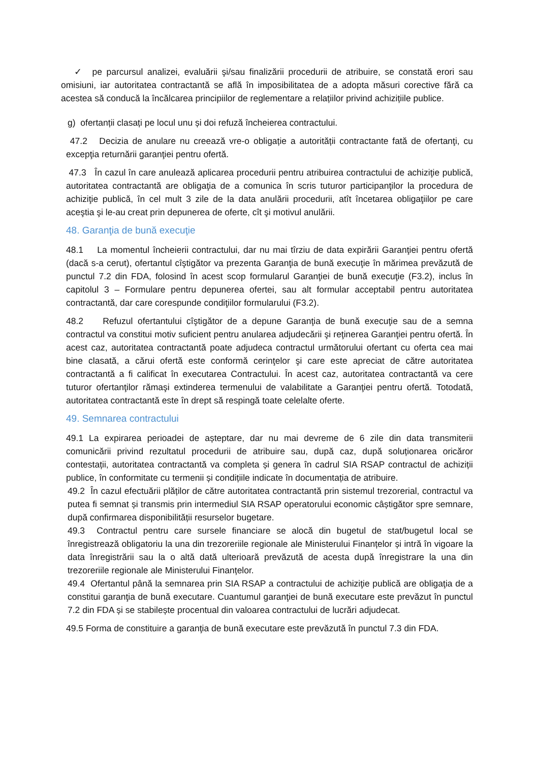✓ pe parcursul analizei, evaluării şi/sau finalizării procedurii de atribuire, se constată erori sau omisiuni, iar autoritatea contractantă se află în imposibilitatea de a adopta măsuri corective fără ca acestea să conducă la încălcarea principiilor de reglementare a relațiilor privind achizițiile publice.
g) ofertanții clasați pe locul unu și doi refuză încheierea contractului.
47.2 Decizia de anulare nu creează vre-o obligație a autorității contractante fată de ofertanţi, cu excepţia returnării garanţiei pentru ofertă.
47.3 În cazul în care anulează aplicarea procedurii pentru atribuirea contractului de achiziţie publică, autoritatea contractantă are obligaţia de a comunica în scris tuturor participanţilor la procedura de achiziţie publică, în cel mult 3 zile de la data anulării procedurii, atît încetarea obligaţiilor pe care aceştia şi le-au creat prin depunerea de oferte, cît şi motivul anulării.
48. Garanţia de bună execuţie
48.1 La momentul încheierii contractului, dar nu mai tîrziu de data expirării Garanţiei pentru ofertă (dacă s-a cerut), ofertantul cîştigător va prezenta Garanţia de bună execuţie în mărimea prevăzută de punctul 7.2 din FDA, folosind în acest scop formularul Garanţiei de bună execuţie (F3.2), inclus în capitolul 3 – Formulare pentru depunerea ofertei, sau alt formular acceptabil pentru autoritatea contractantă, dar care corespunde condiţiilor formularului (F3.2).
48.2 Refuzul ofertantului cîştigător de a depune Garanţia de bună execuţie sau de a semna contractul va constitui motiv suficient pentru anularea adjudecării şi reţinerea Garanţiei pentru ofertă. În acest caz, autoritatea contractantă poate adjudeca contractul următorului ofertant cu oferta cea mai bine clasată, a cărui ofertă este conformă cerinţelor şi care este apreciat de către autoritatea contractantă a fi calificat în executarea Contractului. În acest caz, autoritatea contractantă va cere tuturor ofertanţilor rămaşi extinderea termenului de valabilitate a Garanţiei pentru ofertă. Totodată, autoritatea contractantă este în drept să respingă toate celelalte oferte.
49. Semnarea contractului
49.1 La expirarea perioadei de așteptare, dar nu mai devreme de 6 zile din data transmiterii comunicării privind rezultatul procedurii de atribuire sau, după caz, după soluționarea oricăror contestații, autoritatea contractantă va completa și genera în cadrul SIA RSAP contractul de achiziții publice, în conformitate cu termenii și condițiile indicate în documentația de atribuire.
49.2 În cazul efectuării plăților de către autoritatea contractantă prin sistemul trezorerial, contractul va putea fi semnat și transmis prin intermediul SIA RSAP operatorului economic câștigător spre semnare, după confirmarea disponibilității resurselor bugetare.
49.3 Contractul pentru care sursele financiare se alocă din bugetul de stat/bugetul local se înregistrează obligatoriu la una din trezoreriile regionale ale Ministerului Finanțelor și intră în vigoare la data înregistrării sau la o altă dată ulterioară prevăzută de acesta după înregistrare la una din trezoreriile regionale ale Ministerului Finanțelor.
49.4 Ofertantul până la semnarea prin SIA RSAP a contractului de achiziţie publică are obligaţia de a constitui garanţia de bună executare. Cuantumul garanţiei de bună executare este prevăzut în punctul 7.2 din FDA și se stabilește procentual din valoarea contractului de lucrări adjudecat.
49.5 Forma de constituire a garanţia de bună executare este prevăzută în punctul 7.3 din FDA.